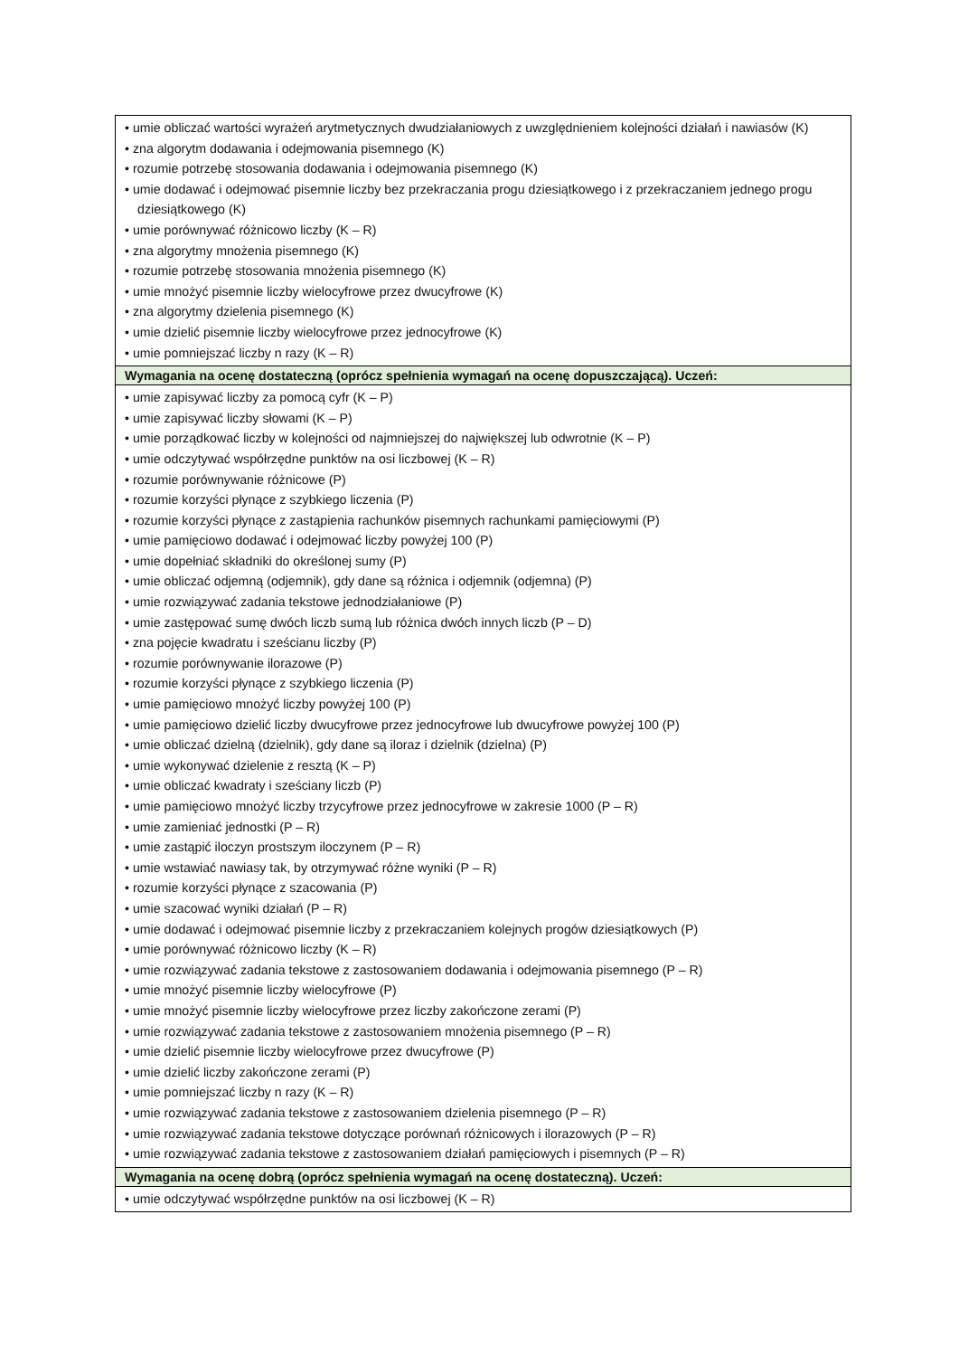| • umie obliczać wartości wyrażeń arytmetycznych dwudziałaniowych z uwzględnieniem kolejności działań i nawiasów (K) • zna algorytm dodawania i odejmowania pisemnego (K) • rozumie potrzebę stosowania dodawania i odejmowania pisemnego (K) • umie dodawać i odejmować pisemnie liczby bez przekraczania progu dziesiątkowego i z przekraczaniem jednego progu dziesiątkowego (K) • umie porównywać różnicowo liczby (K – R) • zna algorytmy mnożenia pisemnego (K) • rozumie potrzebę stosowania mnożenia pisemnego (K) • umie mnożyć pisemnie liczby wielocyfrowe przez dwucyfrowe (K) • zna algorytmy dzielenia pisemnego (K) • umie dzielić pisemnie liczby wielocyfrowe przez jednocyfrowe (K) • umie pomniejszać liczby n razy (K – R) |
| Wymagania na ocenę dostateczną (oprócz spełnienia wymagań na ocenę dopuszczającą). Uczeń: |
| • umie zapisywać liczby za pomocą cyfr (K – P) • umie zapisywać liczby słowami (K – P) • umie porządkować liczby w kolejności od najmniejszej do największej lub odwrotnie (K – P) • umie odczytywać współrzędne punktów na osi liczbowej (K – R) • rozumie porównywanie różnicowe (P) • rozumie korzyści płynące z szybkiego liczenia (P) • rozumie korzyści płynące z zastąpienia rachunków pisemnych rachunkami pamięciowymi (P) • umie pamięciowo dodawać i odejmować liczby powyżej 100 (P) • umie dopełniać składniki do określonej sumy (P) • umie obliczać odjemną (odjemnik), gdy dane są różnica i odjemnik (odjemna) (P) • umie rozwiązywać zadania tekstowe jednodziałaniowe (P) • umie zastępować sumę dwóch liczb sumą lub różnica dwóch innych liczb (P – D) • zna pojęcie kwadratu i sześcianu liczby (P) • rozumie porównywanie ilorazowe (P) • rozumie korzyści płynące z szybkiego liczenia (P) • umie pamięciowo mnożyć liczby powyżej 100 (P) • umie pamięciowo dzielić liczby dwucyfrowe przez jednocyfrowe lub dwucyfrowe powyżej 100 (P) • umie obliczać dzielną (dzielnik), gdy dane są iloraz i dzielnik (dzielna) (P) • umie wykonywać dzielenie z resztą (K – P) • umie obliczać kwadraty i sześciany liczb (P) • umie pamięciowo mnożyć liczby trzycyfrowe przez jednocyfrowe w zakresie 1000 (P – R) • umie zamieniać jednostki (P – R) • umie zastąpić iloczyn prostszym iloczynem (P – R) • umie wstawiać nawiasy tak, by otrzymywać różne wyniki (P – R) • rozumie korzyści płynące z szacowania (P) • umie szacować wyniki działań (P – R) • umie dodawać i odejmować pisemnie liczby z przekraczaniem kolejnych progów dziesiątkowych (P) • umie porównywać różnicowo liczby (K – R) • umie rozwiązywać zadania tekstowe z zastosowaniem dodawania i odejmowania pisemnego (P – R) • umie mnożyć pisemnie liczby wielocyfrowe (P) • umie mnożyć pisemnie liczby wielocyfrowe przez liczby zakończone zerami (P) • umie rozwiązywać zadania tekstowe z zastosowaniem mnożenia pisemnego (P – R) • umie dzielić pisemnie liczby wielocyfrowe przez dwucyfrowe (P) • umie dzielić liczby zakończone zerami (P) • umie pomniejszać liczby n razy (K – R) • umie rozwiązywać zadania tekstowe z zastosowaniem dzielenia pisemnego (P – R) • umie rozwiązywać zadania tekstowe dotyczące porównań różnicowych i ilorazowych (P – R) • umie rozwiązywać zadania tekstowe z zastosowaniem działań pamięciowych i pisemnych (P – R) |
| Wymagania na ocenę dobrą (oprócz spełnienia wymagań na ocenę dostateczną). Uczeń: |
| • umie odczytywać współrzędne punktów na osi liczbowej (K – R) |